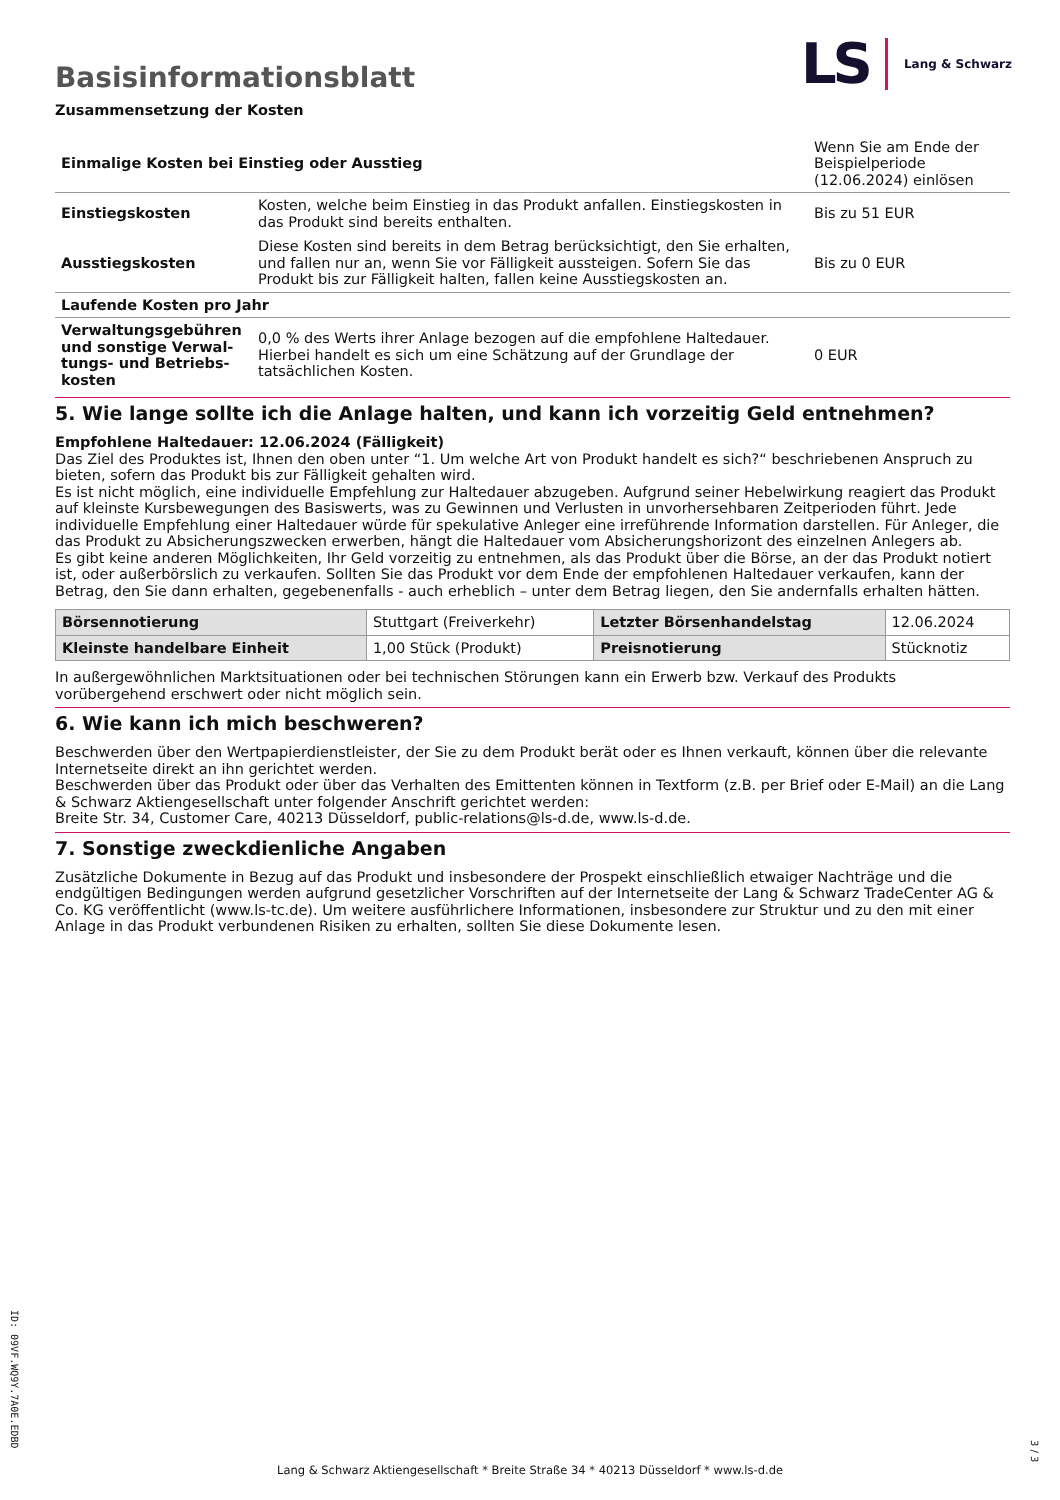LS Lang & Schwarz
Basisinformationsblatt
Zusammensetzung der Kosten
| Einmalige Kosten bei Einstieg oder Ausstieg | | Wenn Sie am Ende der Beispielperiode (12.06.2024) einlösen |
| Einstiegskosten | Kosten, welche beim Einstieg in das Produkt anfallen. Einstiegskosten in das Produkt sind bereits enthalten. | Bis zu 51 EUR |
| Ausstiegskosten | Diese Kosten sind bereits in dem Betrag berücksichtigt, den Sie erhalten, und fallen nur an, wenn Sie vor Fälligkeit aussteigen. Sofern Sie das Produkt bis zur Fälligkeit halten, fallen keine Ausstiegskosten an. | Bis zu 0 EUR |
| Laufende Kosten pro Jahr | | |
| Verwaltungsgebühren und sonstige Verwal­tungs- und Betriebs­kosten | 0,0 % des Werts ihrer Anlage bezogen auf die empfohlene Haltedauer. Hierbei handelt es sich um eine Schätzung auf der Grundlage der tatsächlichen Kosten. | 0 EUR |
5. Wie lange sollte ich die Anlage halten, und kann ich vorzeitig Geld entnehmen?
Empfohlene Haltedauer: 12.06.2024 (Fälligkeit)
Das Ziel des Produktes ist, Ihnen den oben unter “1. Um welche Art von Produkt handelt es sich?“ beschriebenen Anspruch zu bieten, sofern das Produkt bis zur Fälligkeit gehalten wird.
Es ist nicht möglich, eine individuelle Empfehlung zur Haltedauer abzugeben. Aufgrund seiner Hebelwirkung reagiert das Produkt auf kleinste Kursbewegungen des Basiswerts, was zu Gewinnen und Verlusten in unvorhersehbaren Zeitperioden führt. Jede individuelle Empfehlung einer Haltedauer würde für spekulative Anleger eine irreführende Information darstellen. Für Anleger, die das Produkt zu Absicherungszwecken erwerben, hängt die Haltedauer vom Absicherungshorizont des einzelnen Anlegers ab.
Es gibt keine anderen Möglichkeiten, Ihr Geld vorzeitig zu entnehmen, als das Produkt über die Börse, an der das Produkt notiert ist, oder außerbörslich zu verkaufen. Sollten Sie das Produkt vor dem Ende der empfohlenen Haltedauer verkaufen, kann der Betrag, den Sie dann erhalten, gegebenenfalls - auch erheblich – unter dem Betrag liegen, den Sie andernfalls erhalten hätten.
| Börsennotierung | Stuttgart (Freiverkehr) | Letzter Börsenhandelstag | 12.06.2024 |
| Kleinste handelbare Ein­heit | 1,00 Stück (Produkt) | Preisnotierung | Stücknotiz |
In außergewöhnlichen Marktsituationen oder bei technischen Störungen kann ein Erwerb bzw. Verkauf des Produkts vorübergehend erschwert oder nicht möglich sein.
6. Wie kann ich mich beschweren?
Beschwerden über den Wertpapierdienstleister, der Sie zu dem Produkt berät oder es Ihnen verkauft, können über die relevante Inter­netseite direkt an ihn gerichtet werden.
Beschwerden über das Produkt oder über das Verhalten des Emittenten können in Textform (z.B. per Brief oder E-Mail) an die Lang & Schwarz Aktiengesellschaft unter folgender Anschrift gerichtet werden:
Breite Str. 34, Customer Care, 40213 Düsseldorf, public-relations@ls-d.de, www.ls-d.de.
7. Sonstige zweckdienliche Angaben
Zusätzliche Dokumente in Bezug auf das Produkt und insbesondere der Prospekt einschließlich etwaiger Nachträge und die endgül­tigen Bedingungen werden aufgrund gesetzlicher Vorschriften auf der Internetseite der Lang & Schwarz TradeCenter AG & Co. KG ver­öffentlicht (www.ls-tc.de). Um weitere ausführlichere Informationen, insbesondere zur Struktur und zu den mit einer Anlage in das Pro­dukt verbundenen Risiken zu erhalten, sollten Sie diese Dokumente lesen.
ID: 09VF.WQ9Y.7A0E.EDBD
3 / 3
Lang & Schwarz Aktiengesellschaft * Breite Straße 34 * 40213 Düsseldorf * www.ls-d.de